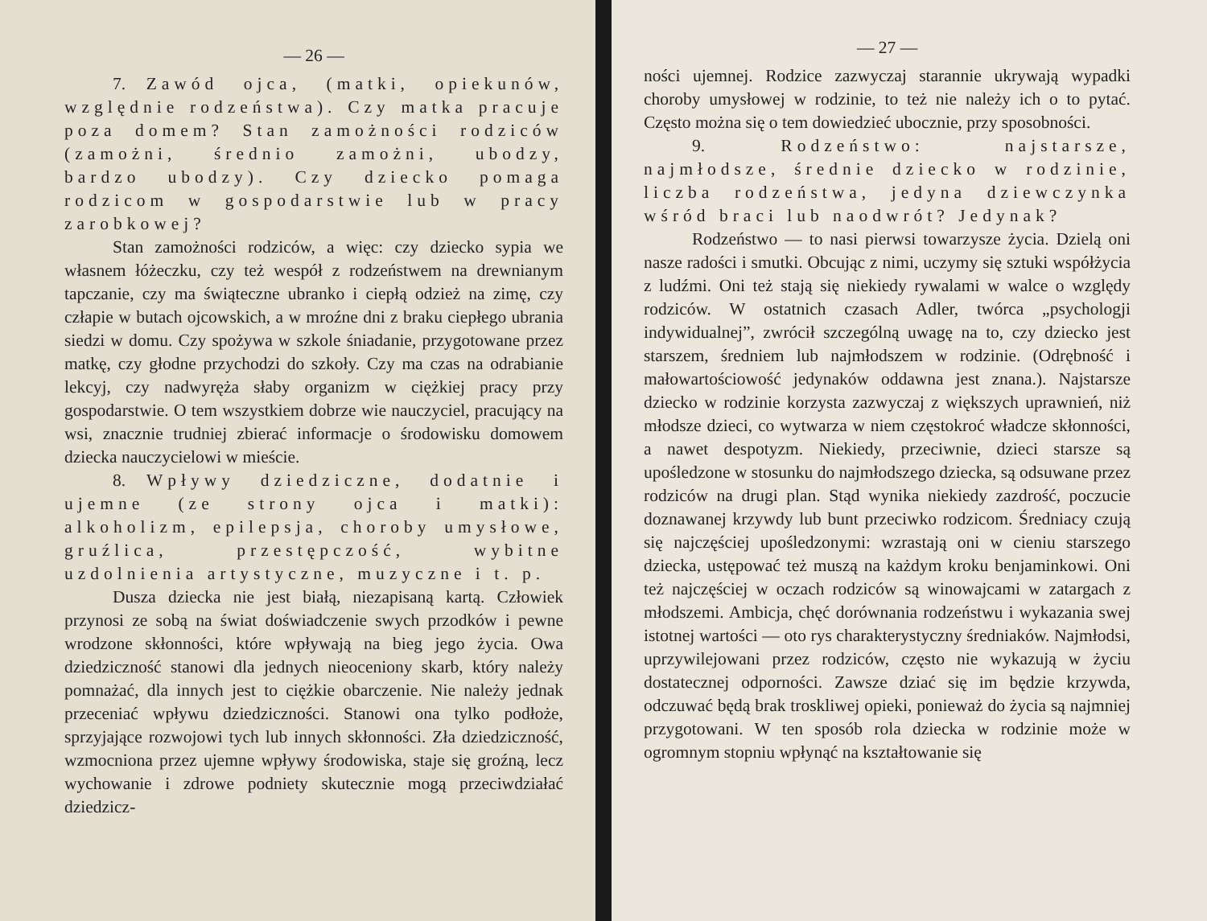— 26 —
7. Zawód ojca, (matki, opiekunów, względnie rodzeństwa). Czy matka pracuje poza domem? Stan zamożności rodziców (zamożni, średnio zamożni, ubodzy, bardzo ubodzy). Czy dziecko pomaga rodzicom w gospodarstwie lub w pracy zarobkowej?
Stan zamożności rodziców, a więc: czy dziecko sypia we własnem łóżeczku, czy też wespół z rodzeństwem na drewnianym tapczanie, czy ma świąteczne ubranko i ciepłą odzież na zimę, czy człapie w butach ojcowskich, a w mroźne dni z braku ciepłego ubrania siedzi w domu. Czy spożywa w szkole śniadanie, przygotowane przez matkę, czy głodne przychodzi do szkoły. Czy ma czas na odrabianie lekcyj, czy nadwyręża słaby organizm w ciężkiej pracy przy gospodarstwie. O tem wszystkiem dobrze wie nauczyciel, pracujący na wsi, znacznie trudniej zbierać informacje o środowisku domowem dziecka nauczycielowi w mieście.
8. Wpływy dziedziczne, dodatnie i ujemne (ze strony ojca i matki): alkoholizm, epilepsja, choroby umysłowe, gruźlica, przestępczość, wybitne uzdolnienia artystyczne, muzyczne i t. p.
Dusza dziecka nie jest białą, niezapisaną kartą. Człowiek przynosi ze sobą na świat doświadczenie swych przodków i pewne wrodzone skłonności, które wpływają na bieg jego życia. Owa dziedziczność stanowi dla jednych nieoceniony skarb, który należy pomnażać, dla innych jest to ciężkie obarczenie. Nie należy jednak przeceniać wpływu dziedziczności. Stanowi ona tylko podłoże, sprzyjające rozwojowi tych lub innych skłonności. Zła dziedziczność, wzmocniona przez ujemne wpływy środowiska, staje się groźną, lecz wychowanie i zdrowe podniety skutecznie mogą przeciwdziałać dziedzicz-
— 27 —
ności ujemnej. Rodzice zazwyczaj starannie ukrywają wypadki choroby umysłowej w rodzinie, to też nie należy ich o to pytać. Często można się o tem dowiedzieć ubocznie, przy sposobności.
9. Rodzeństwo: najstarsze, najmłodsze, średnie dziecko w rodzinie, liczba rodzeństwa, jedyna dziewczynka wśród braci lub naodwrót? Jedynak?
Rodzeństwo — to nasi pierwsi towarzysze życia. Dzielą oni nasze radości i smutki. Obcując z nimi, uczymy się sztuki współżycia z ludźmi. Oni też stają się niekiedy rywalami w walce o względy rodziców. W ostatnich czasach Adler, twórca „psychologji indywidualnej”, zwrócił szczególną uwagę na to, czy dziecko jest starszem, średniem lub najmłodszem w rodzinie. (Odrębność i małowartościowość jedynaków oddawna jest znana.). Najstarsze dziecko w rodzinie korzysta zazwyczaj z większych uprawnień, niż młodsze dzieci, co wytwarza w niem częstokroć władcze skłonności, a nawet despotyzm. Niekiedy, przeciwnie, dzieci starsze są upośledzone w stosunku do najmłodszego dziecka, są odsuwane przez rodziców na drugi plan. Stąd wynika niekiedy zazdrość, poczucie doznawanej krzywdy lub bunt przeciwko rodzicom. Średniacy czują się najczęściej upośledzonymi: wzrastają oni w cieniu starszego dziecka, ustępować też muszą na każdym kroku benjaminkowi. Oni też najczęściej w oczach rodziców są winowajcami w zatargach z młodszemi. Ambicja, chęć dorównania rodzeństwu i wykazania swej istotnej wartości — oto rys charakterystyczny średniaków. Najmłodsi, uprzywilejowani przez rodziców, często nie wykazują w życiu dostatecznej odporności. Zawsze dziać się im będzie krzywda, odczuwać będą brak troskliwej opieki, ponieważ do życia są najmniej przygotowani. W ten sposób rola dziecka w rodzinie może w ogromnym stopniu wpłynąć na kształtowanie się